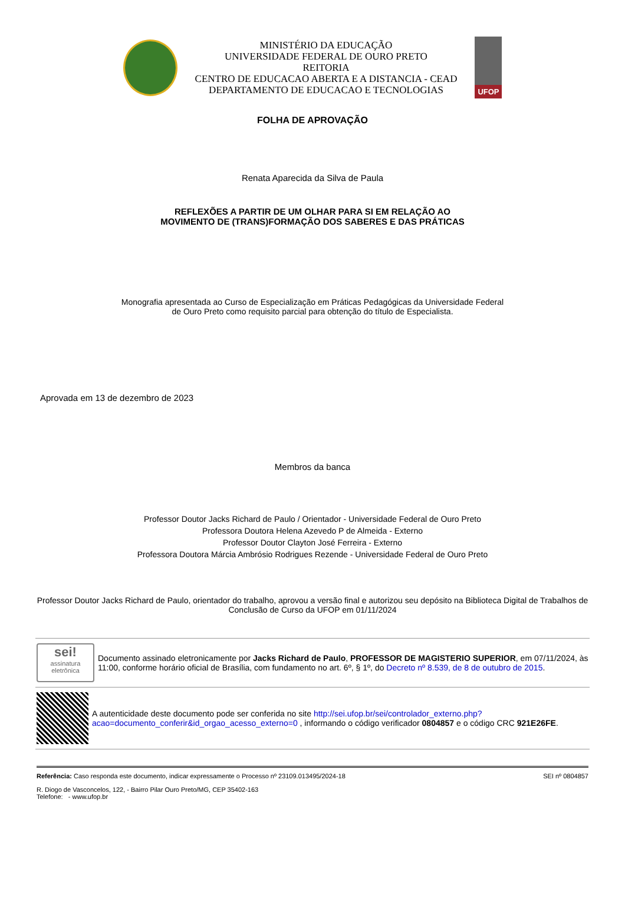MINISTÉRIO DA EDUCAÇÃO
UNIVERSIDADE FEDERAL DE OURO PRETO
REITORIA
CENTRO DE EDUCACAO ABERTA E A DISTANCIA - CEAD
DEPARTAMENTO DE EDUCACAO E TECNOLOGIAS
UFOP
FOLHA DE APROVAÇÃO
Renata Aparecida da Silva de Paula
REFLEXÕES A PARTIR DE UM OLHAR PARA SI EM RELAÇÃO AO
MOVIMENTO DE (TRANS)FORMAÇÃO DOS SABERES E DAS PRÁTICAS
Monografia apresentada ao Curso de Especialização em Práticas Pedagógicas da Universidade Federal
de Ouro Preto como requisito parcial para obtenção do título de Especialista.
Aprovada em 13 de dezembro de 2023
Membros da banca
Professor Doutor Jacks Richard de Paulo / Orientador - Universidade Federal de Ouro Preto
Professora Doutora Helena Azevedo P de Almeida - Externo
Professor Doutor Clayton José Ferreira - Externo
Professora Doutora Márcia Ambrósio Rodrigues Rezende - Universidade Federal de Ouro Preto
Professor Doutor Jacks Richard de Paulo, orientador do trabalho, aprovou a versão final e autorizou seu depósito na Biblioteca Digital de Trabalhos de Conclusão de Curso da UFOP em 01/11/2024
sei!
assinatura eletrônica
Documento assinado eletronicamente por Jacks Richard de Paulo, PROFESSOR DE MAGISTERIO SUPERIOR, em 07/11/2024, às 11:00, conforme horário oficial de Brasília, com fundamento no art. 6º, § 1º, do Decreto nº 8.539, de 8 de outubro de 2015.
A autenticidade deste documento pode ser conferida no site http://sei.ufop.br/sei/controlador_externo.php?acao=documento_conferir&id_orgao_acesso_externo=0 , informando o código verificador 0804857 e o código CRC 921E26FE.
Referência: Caso responda este documento, indicar expressamente o Processo nº 23109.013495/2024-18 SEI nº 0804857
R. Diogo de Vasconcelos, 122, - Bairro Pilar Ouro Preto/MG, CEP 35402-163
Telefone: - www.ufop.br